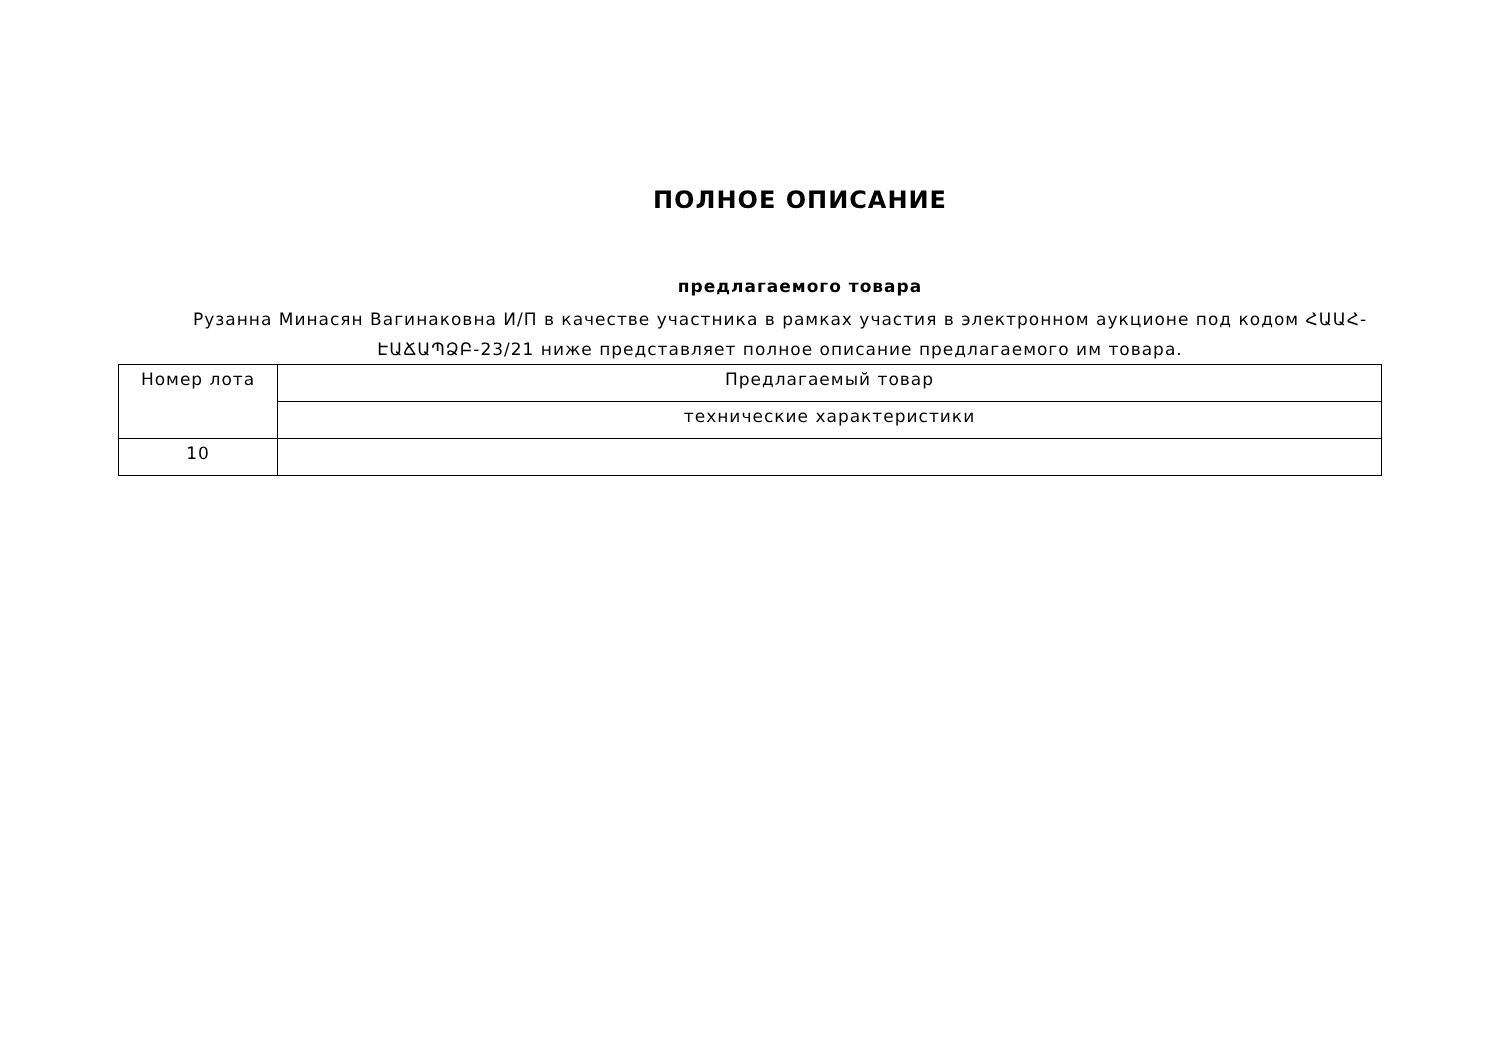ПОЛНОЕ ОПИСАНИЕ
предлагаемого товара
Рузанна Минасян Вагинаковна И/П в качестве участника в рамках участия в электронном аукционе под кодом ՀԱԱՀ-ԷԱՃԱՊՁԲ-23/21 ниже представляет полное описание предлагаемого им товара.
| Номер лота | Предлагаемый товар |
| | технические характеристики |
| 10 | |